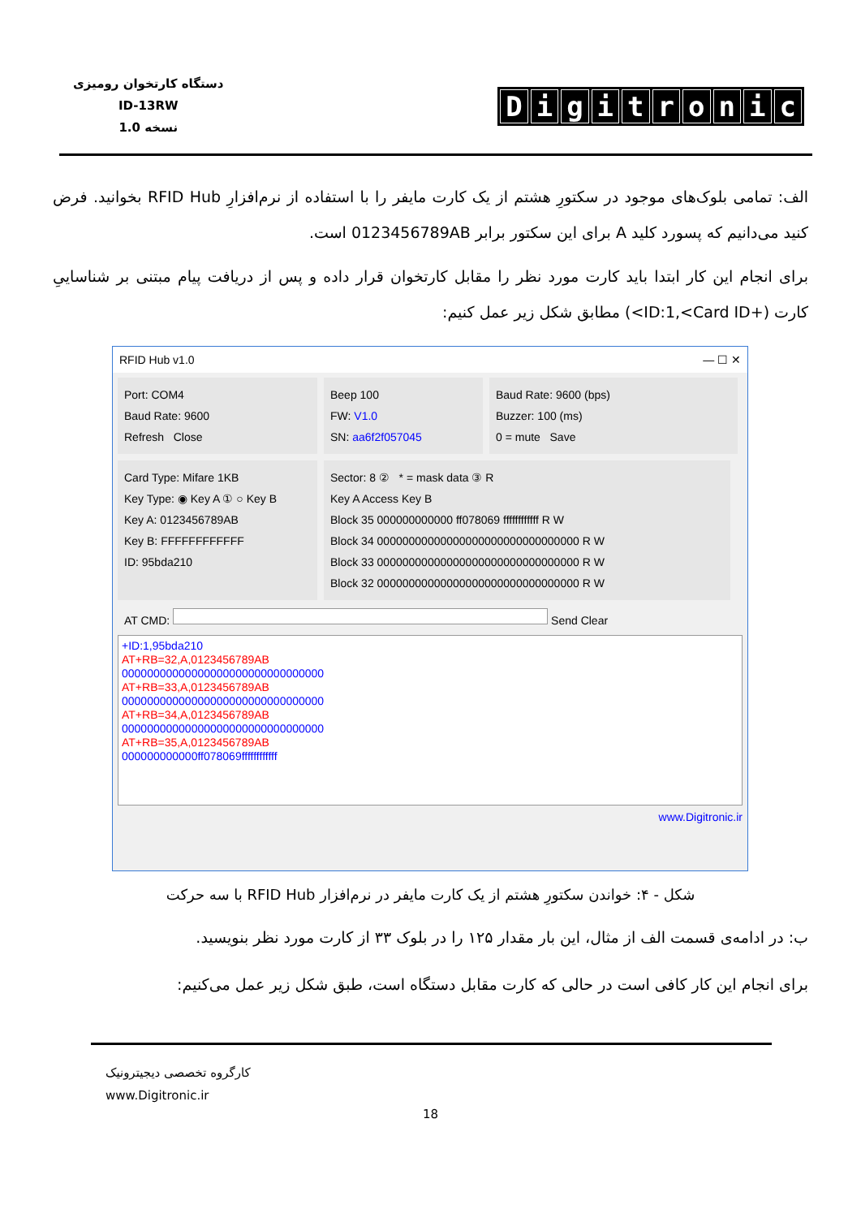دستگاه کارتخوان رومیزی
ID-13RW
نسخه 1.0
Digitronic
الف: تمامی بلوک‌های موجود در سکتورِ هشتم از یک کارت مایفر را با استفاده از نرم‌افزارِ RFID Hub بخوانید. فرض کنید می‌دانیم که پسورد کلید A برای این سکتور برابر 0123456789AB است.
برای انجام این کار ابتدا باید کارت مورد نظر را مقابل کارتخوان قرار داده و پس از دریافت پیام مبتنی بر شناساییِ کارت (+ID:1,<Card ID>) مطابق شکل زیر عمل کنیم:
RFID Hub v1.0 — ☐ ✕
Port: COM4
Baud Rate: 9600
Refresh Close
Beep 100
FW: V1.0
SN: aa6f2f057045
Baud Rate: 9600 (bps)
Buzzer: 100 (ms)
0 = mute Save
Card Type: Mifare 1KB
Key Type: ◉ Key A ① ○ Key B
Key A: 0123456789AB
Key B: FFFFFFFFFFFF
ID: 95bda210
Sector: 8 ② * = mask data ③ R
Key A Access Key B
Block 35 000000000000 ff078069 ffffffffffff R W
Block 34 00000000000000000000000000000000 R W
Block 33 00000000000000000000000000000000 R W
Block 32 00000000000000000000000000000000 R W
AT CMD: Send Clear
+ID:1,95bda210
AT+RB=32,A,0123456789AB
00000000000000000000000000000000
AT+RB=33,A,0123456789AB
00000000000000000000000000000000
AT+RB=34,A,0123456789AB
00000000000000000000000000000000
AT+RB=35,A,0123456789AB
000000000000ff078069ffffffffffff
www.Digitronic.ir
شکل - ۴: خواندن سکتورِ هشتم از یک کارت مایفر در نرم‌افزار RFID Hub با سه حرکت
ب: در ادامه‌ی قسمت الف از مثال، این بار مقدار ۱۲۵ را در بلوک ۳۳ از کارت مورد نظر بنویسید.
برای انجام این کار کافی است در حالی که کارت مقابل دستگاه است، طبق شکل زیر عمل می‌کنیم:
کارگروه تخصصی دیجیترونیک
www.Digitronic.ir
18